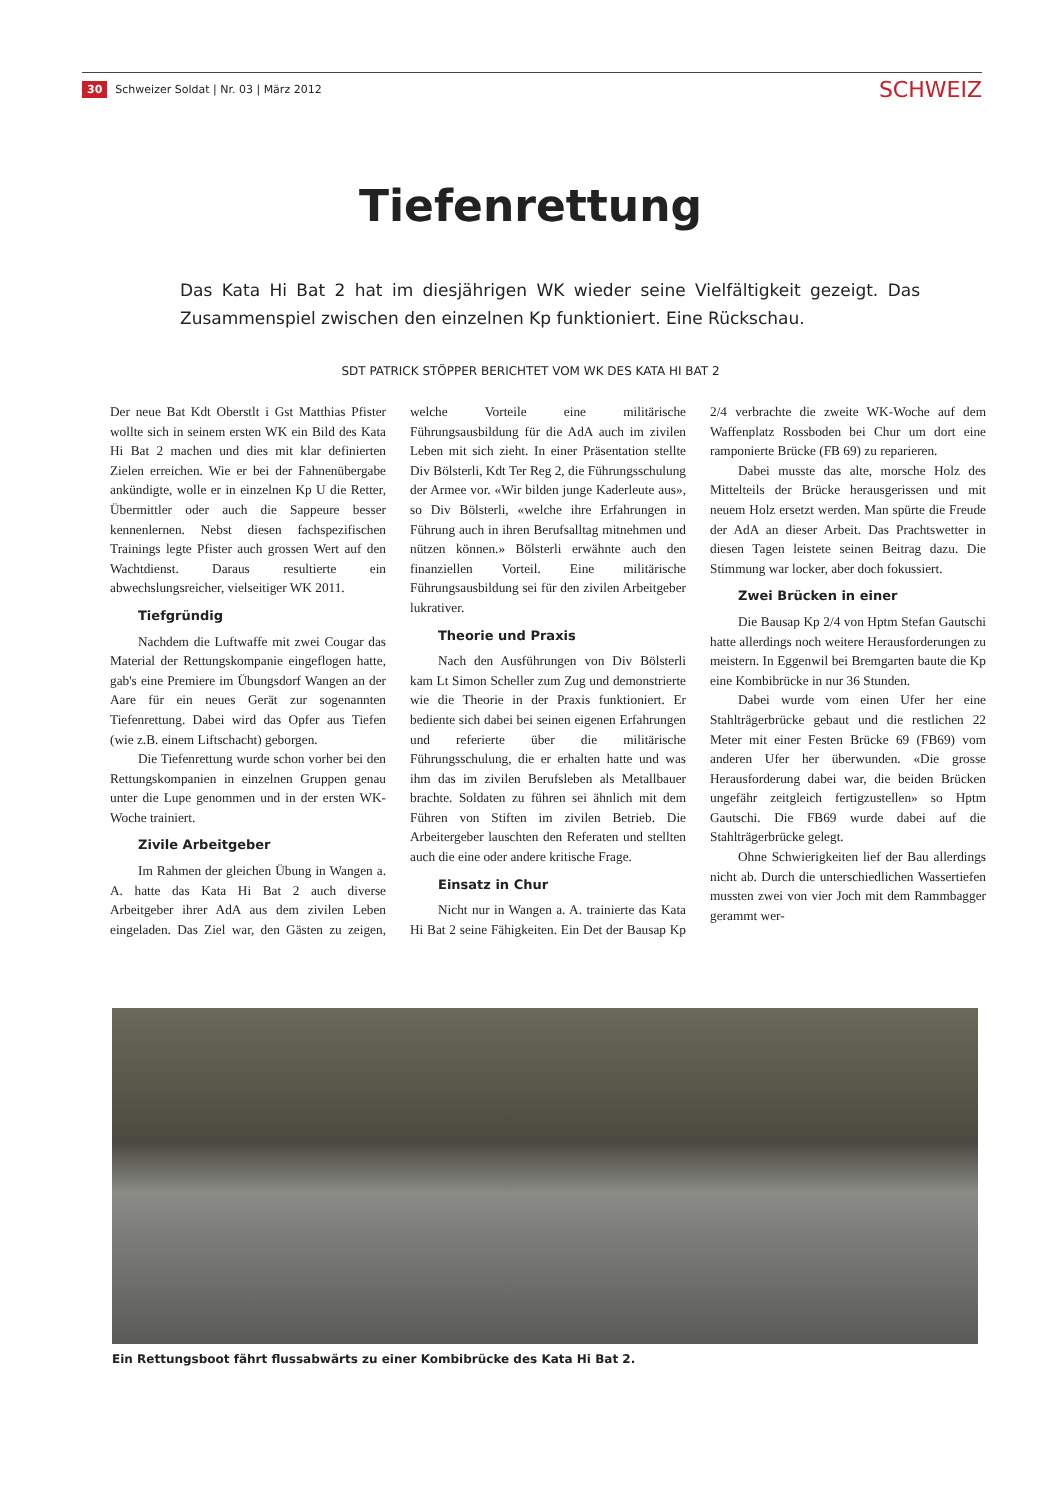30 Schweizer Soldat | Nr. 03 | März 2012 SCHWEIZ
Tiefenrettung
Das Kata Hi Bat 2 hat im diesjährigen WK wieder seine Vielfältigkeit gezeigt. Das Zusammenspiel zwischen den einzelnen Kp funktioniert. Eine Rückschau.
SDT PATRICK STÖPPER BERICHTET VOM WK DES KATA HI BAT 2
Der neue Bat Kdt Oberstlt i Gst Matthias Pfister wollte sich in seinem ersten WK ein Bild des Kata Hi Bat 2 machen und dies mit klar definierten Zielen erreichen. Wie er bei der Fahnenübergabe ankündigte, wolle er in einzelnen Kp U die Retter, Übermittler oder auch die Sappeure besser kennenlernen. Nebst diesen fachspezifischen Trainings legte Pfister auch grossen Wert auf den Wachtdienst. Daraus resultierte ein abwechslungsreicher, vielseitiger WK 2011.
Tiefgründig
Nachdem die Luftwaffe mit zwei Cougar das Material der Rettungskompanie eingeflogen hatte, gab's eine Premiere im Übungsdorf Wangen an der Aare für ein neues Gerät zur sogenannten Tiefenrettung. Dabei wird das Opfer aus Tiefen (wie z.B. einem Liftschacht) geborgen.
Die Tiefenrettung wurde schon vorher bei den Rettungskompanien in einzelnen Gruppen genau unter die Lupe genommen und in der ersten WK-Woche trainiert.
Zivile Arbeitgeber
Im Rahmen der gleichen Übung in Wangen a. A. hatte das Kata Hi Bat 2 auch diverse Arbeitgeber ihrer AdA aus dem zivilen Leben eingeladen. Das Ziel war, den Gästen zu zeigen, welche Vorteile eine militärische Führungsausbildung für die AdA auch im zivilen Leben mit sich zieht. In einer Präsentation stellte Div Bölsterli, Kdt Ter Reg 2, die Führungsschulung der Armee vor. «Wir bilden junge Kaderleute aus», so Div Bölsterli, «welche ihre Erfahrungen in Führung auch in ihren Berufsalltag mitnehmen und nützen können.» Bölsterli erwähnte auch den finanziellen Vorteil. Eine militärische Führungsausbildung sei für den zivilen Arbeitgeber lukrativer.
Theorie und Praxis
Nach den Ausführungen von Div Bölsterli kam Lt Simon Scheller zum Zug und demonstrierte wie die Theorie in der Praxis funktioniert. Er bediente sich dabei bei seinen eigenen Erfahrungen und referierte über die militärische Führungsschulung, die er erhalten hatte und was ihm das im zivilen Berufsleben als Metallbauer brachte. Soldaten zu führen sei ähnlich mit dem Führen von Stiften im zivilen Betrieb. Die Arbeitergeber lauschten den Referaten und stellten auch die eine oder andere kritische Frage.
Einsatz in Chur
Nicht nur in Wangen a. A. trainierte das Kata Hi Bat 2 seine Fähigkeiten. Ein Det der Bausap Kp 2/4 verbrachte die zweite WK-Woche auf dem Waffenplatz Rossboden bei Chur um dort eine ramponierte Brücke (FB 69) zu reparieren.
Dabei musste das alte, morsche Holz des Mittelteils der Brücke herausgerissen und mit neuem Holz ersetzt werden. Man spürte die Freude der AdA an dieser Arbeit. Das Prachtswetter in diesen Tagen leistete seinen Beitrag dazu. Die Stimmung war locker, aber doch fokussiert.
Zwei Brücken in einer
Die Bausap Kp 2/4 von Hptm Stefan Gautschi hatte allerdings noch weitere Herausforderungen zu meistern. In Eggenwil bei Bremgarten baute die Kp eine Kombibrücke in nur 36 Stunden.
Dabei wurde vom einen Ufer her eine Stahlträgerbrücke gebaut und die restlichen 22 Meter mit einer Festen Brücke 69 (FB69) vom anderen Ufer her überwunden. «Die grosse Herausforderung dabei war, die beiden Brücken ungefähr zeitgleich fertigzustellen» so Hptm Gautschi. Die FB69 wurde dabei auf die Stahlträgerbrücke gelegt.
Ohne Schwierigkeiten lief der Bau allerdings nicht ab. Durch die unterschiedlichen Wassertiefen mussten zwei von vier Joch mit dem Rammbagger gerammt wer-
Ein Rettungsboot fährt flussabwärts zu einer Kombibrücke des Kata Hi Bat 2.